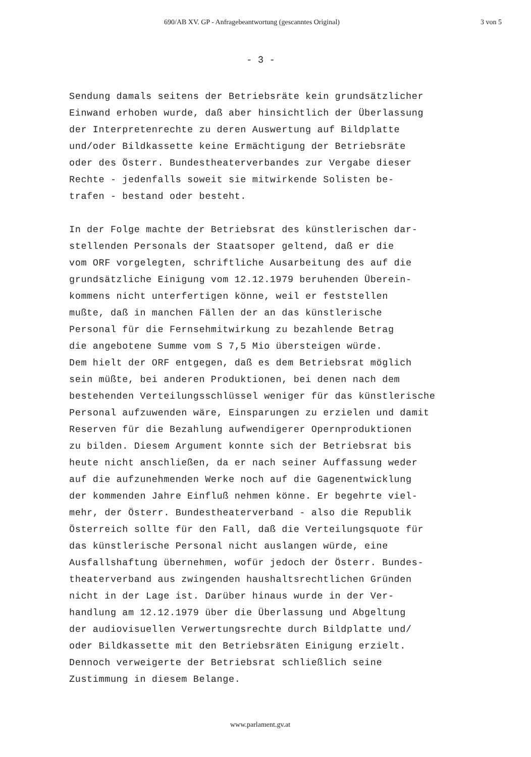690/AB XV. GP - Anfragebeantwortung (gescanntes Original) 3 von 5
- 3 -
Sendung damals seitens der Betriebsräte kein grundsätzlicher
Einwand erhoben wurde, daß aber hinsichtlich der Überlassung
der Interpretenrechte zu deren Auswertung auf Bildplatte
und/oder Bildkassette keine Ermächtigung der Betriebsräte
oder des Österr. Bundestheaterverbandes zur Vergabe dieser
Rechte - jedenfalls soweit sie mitwirkende Solisten be-
trafen - bestand oder besteht.
In der Folge machte der Betriebsrat des künstlerischen dar-
stellenden Personals der Staatsoper geltend, daß er die
vom ORF vorgelegten, schriftliche Ausarbeitung des auf die
grundsätzliche Einigung vom 12.12.1979 beruhenden Überein-
kommens nicht unterfertigen könne, weil er feststellen
mußte, daß in manchen Fällen der an das künstlerische
Personal für die Fernsehmitwirkung zu bezahlende Betrag
die angebotene Summe vom S 7,5 Mio übersteigen würde.
Dem hielt der ORF entgegen, daß es dem Betriebsrat möglich
sein müßte, bei anderen Produktionen, bei denen nach dem
bestehenden Verteilungsschlüssel weniger für das künstlerische
Personal aufzuwenden wäre, Einsparungen zu erzielen und damit
Reserven für die Bezahlung aufwendigerer Opernproduktionen
zu bilden. Diesem Argument konnte sich der Betriebsrat bis
heute nicht anschließen, da er nach seiner Auffassung weder
auf die aufzunehmenden Werke noch auf die Gagenentwicklung
der kommenden Jahre Einfluß nehmen könne. Er begehrte viel-
mehr, der Österr. Bundestheaterverband - also die Republik
Österreich sollte für den Fall, daß die Verteilungsquote für
das künstlerische Personal nicht auslangen würde, eine
Ausfallshaftung übernehmen, wofür jedoch der Österr. Bundes-
theaterverband aus zwingenden haushaltsrechtlichen Gründen
nicht in der Lage ist. Darüber hinaus wurde in der Ver-
handlung am 12.12.1979 über die Überlassung und Abgeltung
der audiovisuellen Verwertungsrechte durch Bildplatte und/
oder Bildkassette mit den Betriebsräten Einigung erzielt.
Dennoch verweigerte der Betriebsrat schließlich seine
Zustimmung in diesem Belange.
www.parlament.gv.at